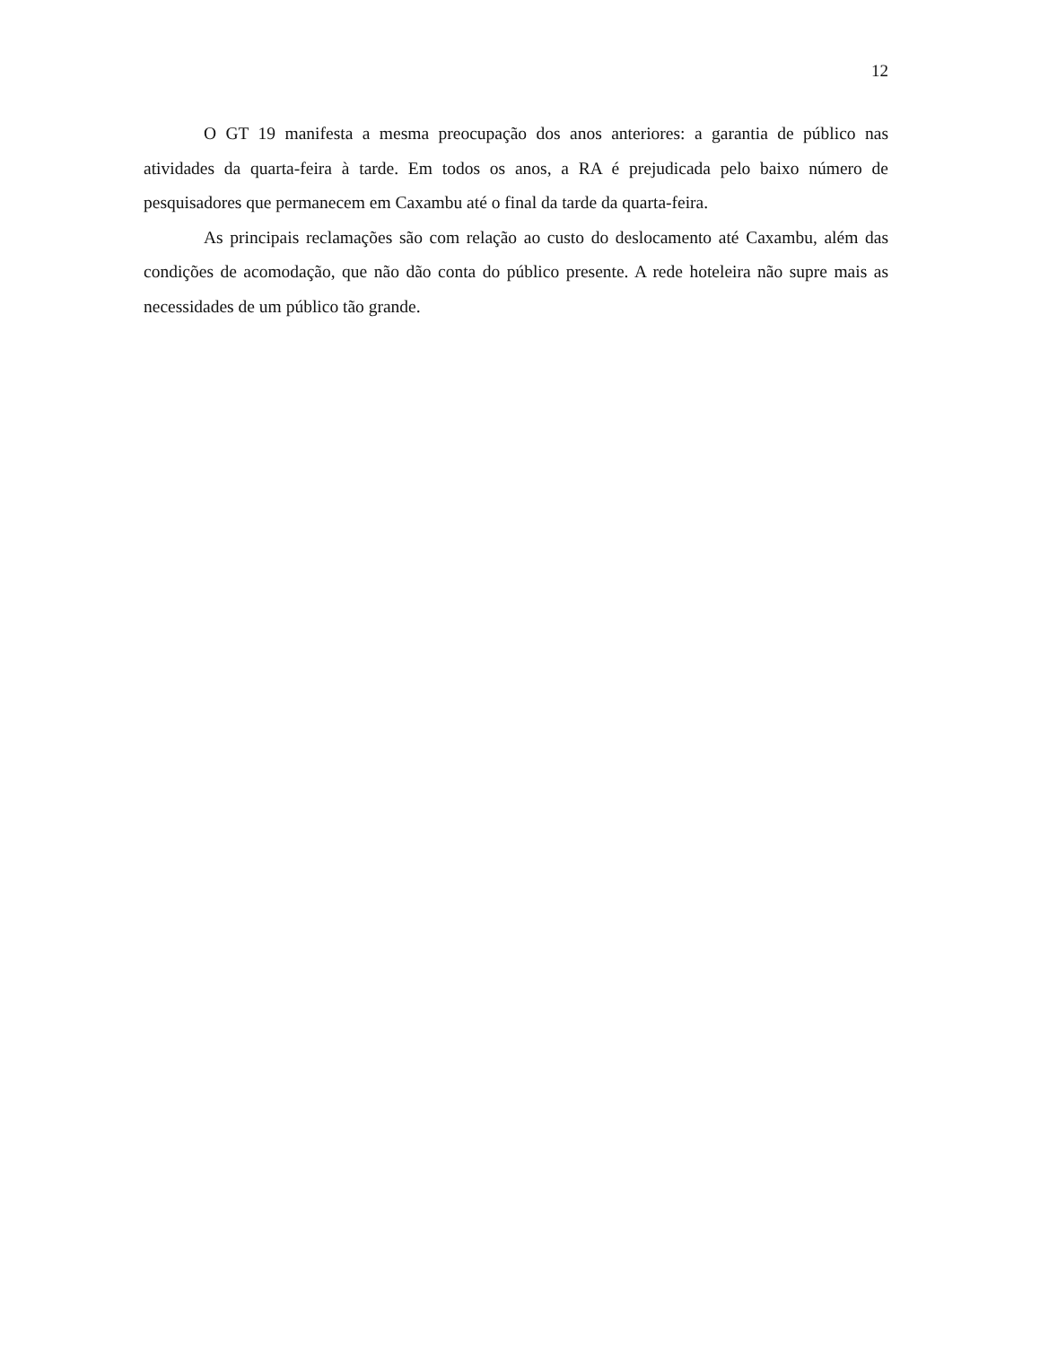12
O GT 19 manifesta a mesma preocupação dos anos anteriores: a garantia de público nas atividades da quarta-feira à tarde. Em todos os anos, a RA é prejudicada pelo baixo número de pesquisadores que permanecem em Caxambu até o final da tarde da quarta-feira.
As principais reclamações são com relação ao custo do deslocamento até Caxambu, além das condições de acomodação, que não dão conta do público presente. A rede hoteleira não supre mais as necessidades de um público tão grande.